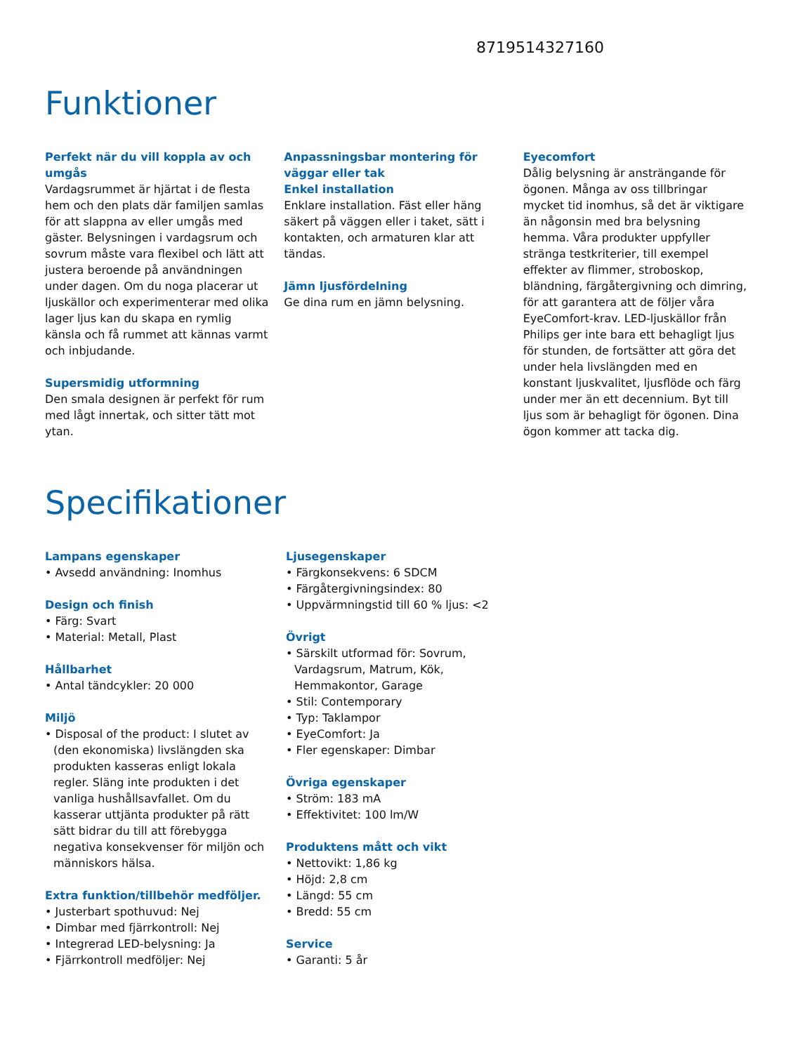8719514327160
Funktioner
Perfekt när du vill koppla av och umgås
Vardagsrummet är hjärtat i de flesta hem och den plats där familjen samlas för att slappna av eller umgås med gäster. Belysningen i vardagsrum och sovrum måste vara flexibel och lätt att justera beroende på användningen under dagen. Om du noga placerar ut ljuskällor och experimenterar med olika lager ljus kan du skapa en rymlig känsla och få rummet att kännas varmt och inbjudande.
Supersmidig utformning
Den smala designen är perfekt för rum med lågt innertak, och sitter tätt mot ytan.
Anpassningsbar montering för väggar eller tak
Enkel installation
Enklare installation. Fäst eller häng säkert på väggen eller i taket, sätt i kontakten, och armaturen klar att tändas.
Jämn ljusfördelning
Ge dina rum en jämn belysning.
Eyecomfort
Dålig belysning är ansträngande för ögonen. Många av oss tillbringar mycket tid inomhus, så det är viktigare än någonsin med bra belysning hemma. Våra produkter uppfyller stränga testkriterier, till exempel effekter av flimmer, stroboskop, bländning, färgåtergivning och dimring, för att garantera att de följer våra EyeComfort-krav. LED-ljuskällor från Philips ger inte bara ett behagligt ljus för stunden, de fortsätter att göra det under hela livslängden med en konstant ljuskvalitet, ljusflöde och färg under mer än ett decennium. Byt till ljus som är behagligt för ögonen. Dina ögon kommer att tacka dig.
Specifikationer
Lampans egenskaper
• Avsedd användning: Inomhus
Design och finish
• Färg: Svart
• Material: Metall, Plast
Hållbarhet
• Antal tändcykler: 20 000
Miljö
• Disposal of the product: I slutet av (den ekonomiska) livslängden ska produkten kasseras enligt lokala regler. Släng inte produkten i det vanliga hushållsavfallet. Om du kasserar uttjänta produkter på rätt sätt bidrar du till att förebygga negativa konsekvenser för miljön och människors hälsa.
Extra funktion/tillbehör medföljer.
• Justerbart spothuvud: Nej
• Dimbar med fjärrkontroll: Nej
• Integrerad LED-belysning: Ja
• Fjärrkontroll medföljer: Nej
Ljusegenskaper
• Färgkonsekvens: 6 SDCM
• Färgåtergivningsindex: 80
• Uppvärmningstid till 60 % ljus: <2
Övrigt
• Särskilt utformad för: Sovrum, Vardagsrum, Matrum, Kök, Hemmakontor, Garage
• Stil: Contemporary
• Typ: Taklampor
• EyeComfort: Ja
• Fler egenskaper: Dimbar
Övriga egenskaper
• Ström: 183 mA
• Effektivitet: 100 lm/W
Produktens mått och vikt
• Nettovikt: 1,86 kg
• Höjd: 2,8 cm
• Längd: 55 cm
• Bredd: 55 cm
Service
• Garanti: 5 år